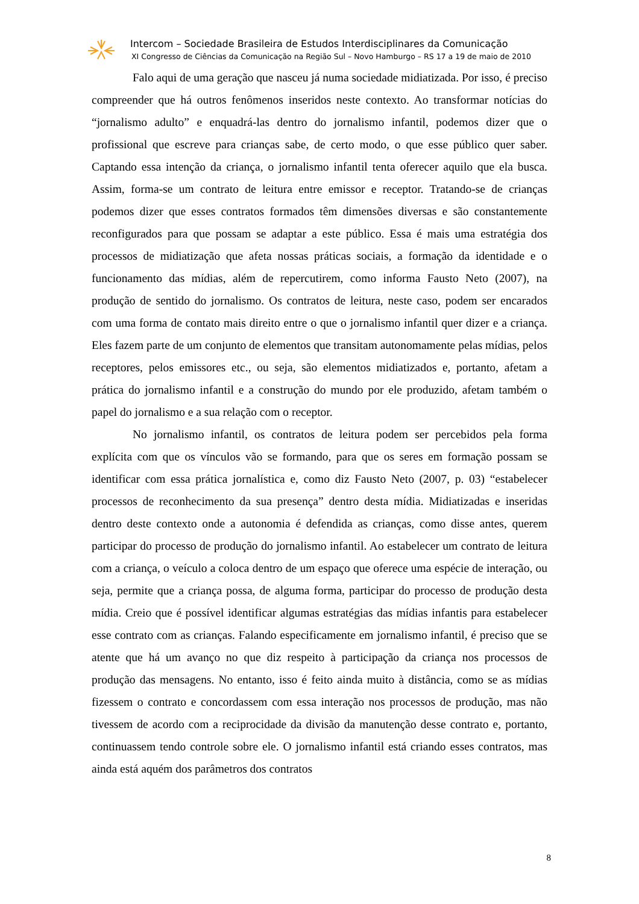Intercom – Sociedade Brasileira de Estudos Interdisciplinares da Comunicação
XI Congresso de Ciências da Comunicação na Região Sul – Novo Hamburgo – RS 17 a 19 de maio de 2010
Falo aqui de uma geração que nasceu já numa sociedade midiatizada. Por isso, é preciso compreender que há outros fenômenos inseridos neste contexto. Ao transformar notícias do “jornalismo adulto” e enquadrá-las dentro do jornalismo infantil, podemos dizer que o profissional que escreve para crianças sabe, de certo modo, o que esse público quer saber. Captando essa intenção da criança, o jornalismo infantil tenta oferecer aquilo que ela busca. Assim, forma-se um contrato de leitura entre emissor e receptor. Tratando-se de crianças podemos dizer que esses contratos formados têm dimensões diversas e são constantemente reconfigurados para que possam se adaptar a este público. Essa é mais uma estratégia dos processos de midiatização que afeta nossas práticas sociais, a formação da identidade e o funcionamento das mídias, além de repercutirem, como informa Fausto Neto (2007), na produção de sentido do jornalismo. Os contratos de leitura, neste caso, podem ser encarados com uma forma de contato mais direito entre o que o jornalismo infantil quer dizer e a criança. Eles fazem parte de um conjunto de elementos que transitam autonomamente pelas mídias, pelos receptores, pelos emissores etc., ou seja, são elementos midiatizados e, portanto, afetam a prática do jornalismo infantil e a construção do mundo por ele produzido, afetam também o papel do jornalismo e a sua relação com o receptor.
No jornalismo infantil, os contratos de leitura podem ser percebidos pela forma explícita com que os vínculos vão se formando, para que os seres em formação possam se identificar com essa prática jornalística e, como diz Fausto Neto (2007, p. 03) “estabelecer processos de reconhecimento da sua presença” dentro desta mídia. Midiatizadas e inseridas dentro deste contexto onde a autonomia é defendida as crianças, como disse antes, querem participar do processo de produção do jornalismo infantil. Ao estabelecer um contrato de leitura com a criança, o veículo a coloca dentro de um espaço que oferece uma espécie de interação, ou seja, permite que a criança possa, de alguma forma, participar do processo de produção desta mídia. Creio que é possível identificar algumas estratégias das mídias infantis para estabelecer esse contrato com as crianças. Falando especificamente em jornalismo infantil, é preciso que se atente que há um avanço no que diz respeito à participação da criança nos processos de produção das mensagens. No entanto, isso é feito ainda muito à distância, como se as mídias fizessem o contrato e concordassem com essa interação nos processos de produção, mas não tivessem de acordo com a reciprocidade da divisão da manutenção desse contrato e, portanto, continuassem tendo controle sobre ele. O jornalismo infantil está criando esses contratos, mas ainda está aquém dos parâmetros dos contratos
8